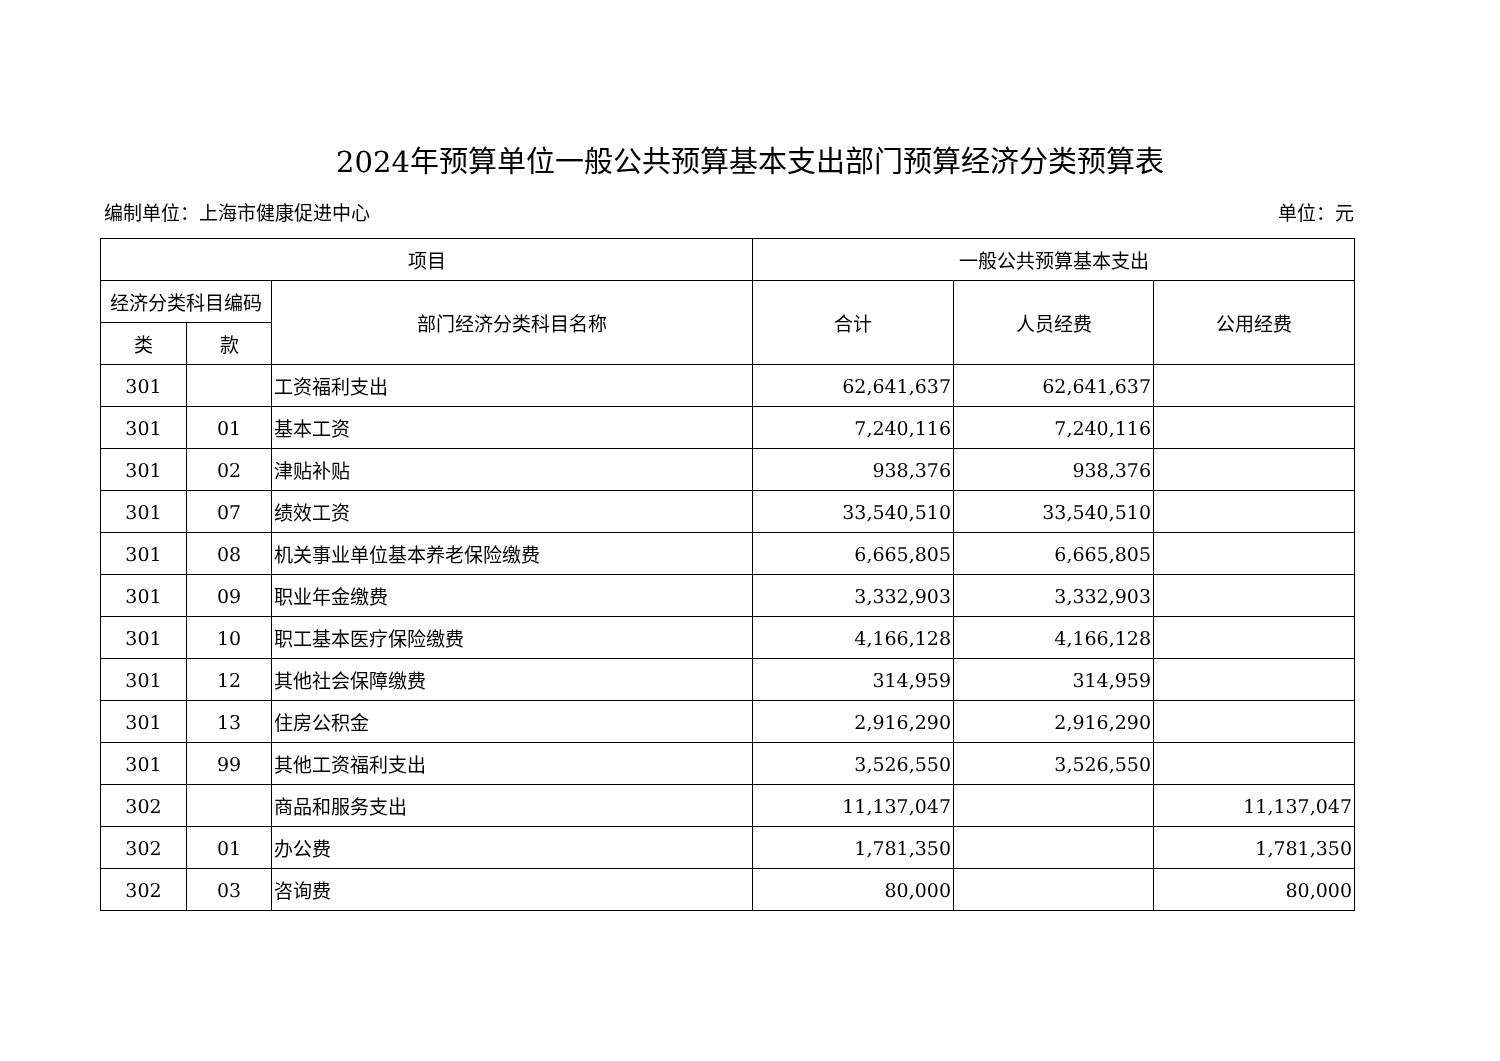2024年预算单位一般公共预算基本支出部门预算经济分类预算表
编制单位：上海市健康促进中心 单位：元
| 项目 | | | 一般公共预算基本支出 | | |
| --- | --- | --- | --- | --- | --- |
| 经济分类科目编码 | | 部门经济分类科目名称 | 合计 | 人员经费 | 公用经费 |
| 类 | 款 | | | | |
| 301 | | 工资福利支出 | 62,641,637 | 62,641,637 | |
| 301 | 01 | 基本工资 | 7,240,116 | 7,240,116 | |
| 301 | 02 | 津贴补贴 | 938,376 | 938,376 | |
| 301 | 07 | 绩效工资 | 33,540,510 | 33,540,510 | |
| 301 | 08 | 机关事业单位基本养老保险缴费 | 6,665,805 | 6,665,805 | |
| 301 | 09 | 职业年金缴费 | 3,332,903 | 3,332,903 | |
| 301 | 10 | 职工基本医疗保险缴费 | 4,166,128 | 4,166,128 | |
| 301 | 12 | 其他社会保障缴费 | 314,959 | 314,959 | |
| 301 | 13 | 住房公积金 | 2,916,290 | 2,916,290 | |
| 301 | 99 | 其他工资福利支出 | 3,526,550 | 3,526,550 | |
| 302 | | 商品和服务支出 | 11,137,047 | | 11,137,047 |
| 302 | 01 | 办公费 | 1,781,350 | | 1,781,350 |
| 302 | 03 | 咨询费 | 80,000 | | 80,000 |